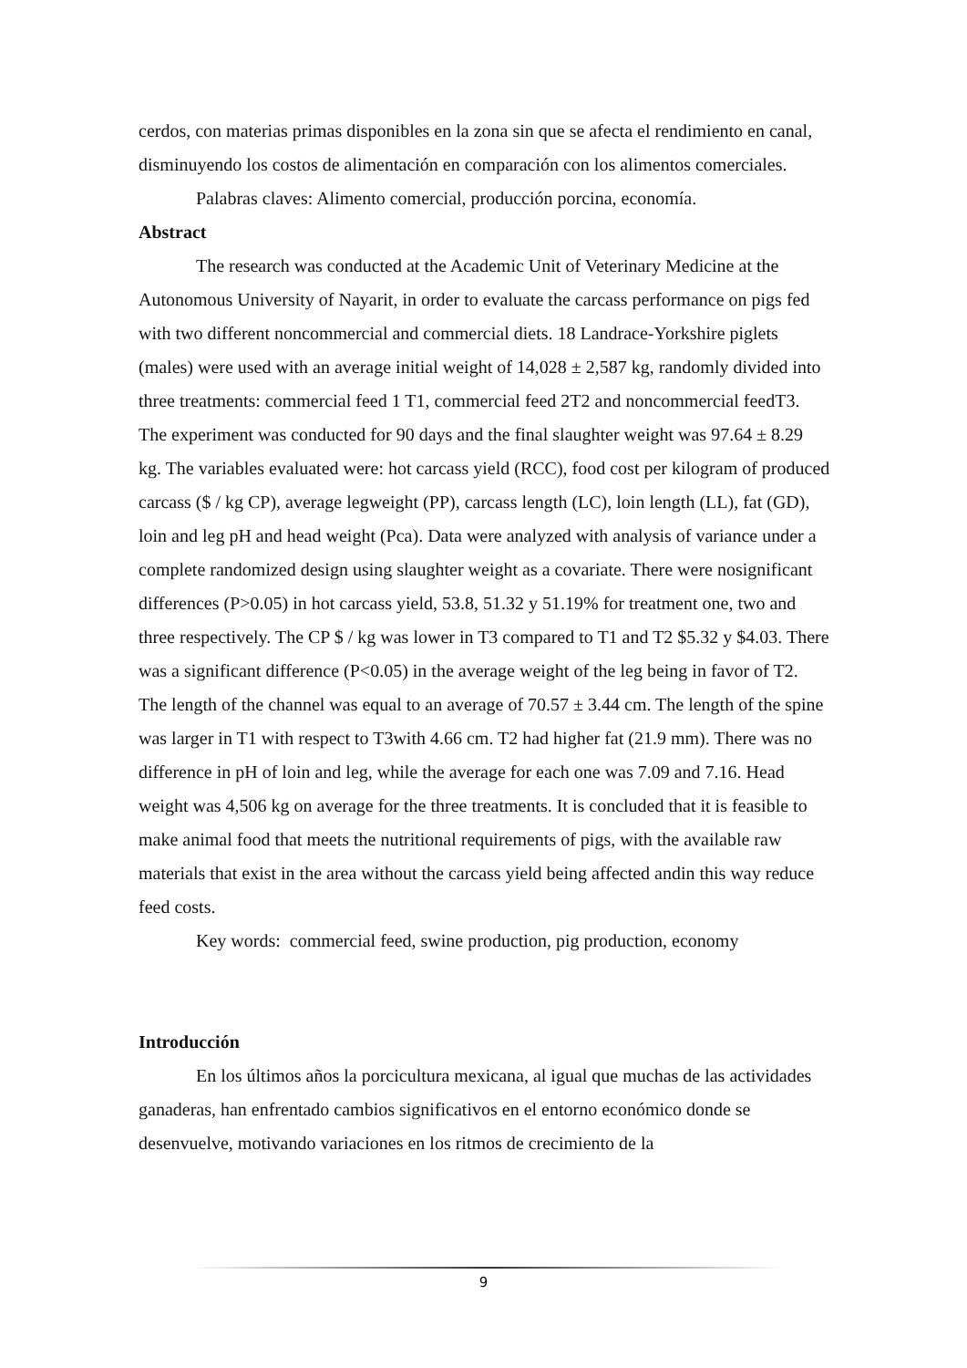cerdos, con materias primas disponibles en la zona sin que se afecta el rendimiento en canal, disminuyendo los costos de alimentación en comparación con los alimentos comerciales.
Palabras claves: Alimento comercial, producción porcina, economía.
Abstract
The research was conducted at the Academic Unit of Veterinary Medicine at the Autonomous University of Nayarit, in order to evaluate the carcass performance on pigs fed with two different noncommercial and commercial diets. 18 Landrace-Yorkshire piglets (males) were used with an average initial weight of 14,028 ± 2,587 kg, randomly divided into three treatments: commercial feed 1 T1, commercial feed 2T2 and noncommercial feedT3. The experiment was conducted for 90 days and the final slaughter weight was 97.64 ± 8.29 kg. The variables evaluated were: hot carcass yield (RCC), food cost per kilogram of produced carcass ($ / kg CP), average legweight (PP), carcass length (LC), loin length (LL), fat (GD), loin and leg pH and head weight (Pca). Data were analyzed with analysis of variance under a complete randomized design using slaughter weight as a covariate. There were nosignificant differences (P>0.05) in hot carcass yield, 53.8, 51.32 y 51.19% for treatment one, two and three respectively. The CP $ / kg was lower in T3 compared to T1 and T2 $5.32 y $4.03. There was a significant difference (P<0.05) in the average weight of the leg being in favor of T2. The length of the channel was equal to an average of 70.57 ± 3.44 cm. The length of the spine was larger in T1 with respect to T3with 4.66 cm. T2 had higher fat (21.9 mm). There was no difference in pH of loin and leg, while the average for each one was 7.09 and 7.16. Head weight was 4,506 kg on average for the three treatments. It is concluded that it is feasible to make animal food that meets the nutritional requirements of pigs, with the available raw materials that exist in the area without the carcass yield being affected andin this way reduce feed costs.
Key words: commercial feed, swine production, pig production, economy
Introducción
En los últimos años la porcicultura mexicana, al igual que muchas de las actividades ganaderas, han enfrentado cambios significativos en el entorno económico donde se desenvuelve, motivando variaciones en los ritmos de crecimiento de la
9